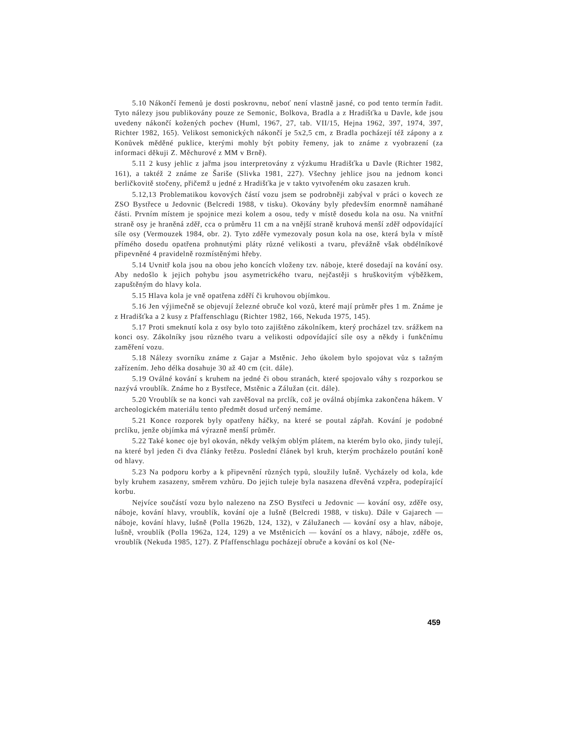5.10 Nákončí řemenů je dosti poskrovnu, neboť není vlastně jasné, co pod tento termín řadit. Tyto nálezy jsou publikovány pouze ze Semonic, Bolkova, Bradla a z Hradišťka u Davle, kde jsou uvedeny nákončí kožených pochev (Huml, 1967, 27, tab. VII/15, Hejna 1962, 397, 1974, 397, Richter 1982, 165). Velikost semonických nákončí je 5x2,5 cm, z Bradla pocházejí též zápony a z Konůvek měděné puklice, kterými mohly být pobity řemeny, jak to známe z vyobrazení (za informaci děkuji Z. Měchurové z MM v Brně).
5.11 2 kusy jehlic z jařma jsou interpretovány z výzkumu Hradišťka u Davle (Richter 1982, 161), a taktéž 2 známe ze Šariše (Slivka 1981, 227). Všechny jehlice jsou na jednom konci berličkovitě stočeny, přičemž u jedné z Hradišťka je v takto vytvořeném oku zasazen kruh.
5.12,13 Problematikou kovových částí vozu jsem se podrobněji zabýval v práci o kovech ze ZSO Bystřece u Jedovnic (Belcredi 1988, v tisku). Okovány byly především enormně namáhané části. Prvním místem je spojnice mezi kolem a osou, tedy v místě dosedu kola na osu. Na vnitřní straně osy je hraněná zděř, cca o průměru 11 cm a na vnější straně kruhová menší zděř odpovídající síle osy (Vermouzek 1984, obr. 2). Tyto zděře vymezovaly posun kola na ose, která byla v místě přímého dosedu opatřena prohnutými pláty různé velikosti a tvaru, převážně však obdélníkové připevněné 4 pravidelně rozmístěnými hřeby.
5.14 Uvnitř kola jsou na obou jeho koncích vloženy tzv. náboje, které dosedají na kování osy. Aby nedošlo k jejich pohybu jsou asymetrického tvaru, nejčastěji s hruškovitým výběžkem, zapuštěným do hlavy kola.
5.15 Hlava kola je vně opatřena zděří či kruhovou objímkou.
5.16 Jen výjimečně se objevují železné obruče kol vozů, které mají průměr přes 1 m. Známe je z Hradišťka a 2 kusy z Pfaffenschlagu (Richter 1982, 166, Nekuda 1975, 145).
5.17 Proti smeknutí kola z osy bylo toto zajištěno zákolníkem, který procházel tzv. srážkem na konci osy. Zákolníky jsou různého tvaru a velikosti odpovídající síle osy a někdy i funkčnímu zaměření vozu.
5.18 Nálezy svorníku známe z Gajar a Mstěnic. Jeho úkolem bylo spojovat vůz s tažným zařízením. Jeho délka dosahuje 30 až 40 cm (cit. dále).
5.19 Oválné kování s kruhem na jedné či obou stranách, které spojovalo váhy s rozporkou se nazývá vroublík. Známe ho z Bystřece, Mstěnic a Zálužan (cit. dále).
5.20 Vroublík se na konci vah zavěšoval na prclík, což je oválná objímka zakončena hákem. V archeologickém materiálu tento předmět dosud určený nemáme.
5.21 Konce rozporek byly opatřeny háčky, na které se poutal zápřah. Kování je podobné prclíku, jenže objímka má výrazně menší průměr.
5.22 Také konec oje byl okován, někdy velkým oblým plátem, na kterém bylo oko, jindy tulejí, na které byl jeden či dva články řetězu. Poslední článek byl kruh, kterým procházelo poutání koně od hlavy.
5.23 Na podporu korby a k připevnění různých typů, sloužily lušně. Vycházely od kola, kde byly kruhem zasazeny, směrem vzhůru. Do jejich tuleje byla nasazena dřevěná vzpěra, podepírající korbu.
Nejvíce součástí vozu bylo nalezeno na ZSO Bystřeci u Jedovnic — kování osy, zděře osy, náboje, kování hlavy, vroublík, kování oje a lušně (Belcredi 1988, v tisku). Dále v Gajarech — náboje, kování hlavy, lušně (Polla 1962b, 124, 132), v Zálužanech — kování osy a hlav, náboje, lušně, vroublík (Polla 1962a, 124, 129) a ve Mstěnicích — kování os a hlavy, náboje, zděře os, vroublík (Nekuda 1985, 127). Z Pfaffenschlagu pocházejí obruče a kování os kol (Ne-
459